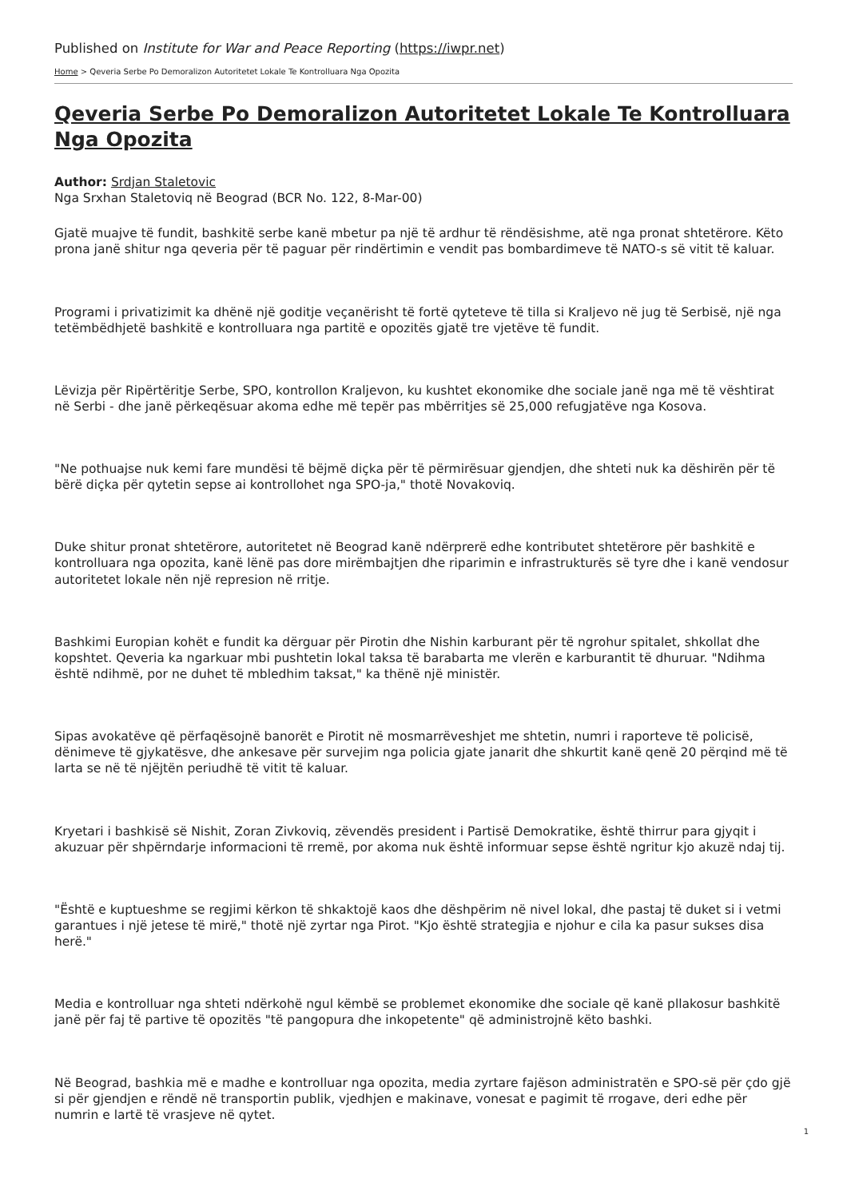Published on Institute for War and Peace Reporting (https://iwpr.net)
Home > Qeveria Serbe Po Demoralizon Autoritetet Lokale Te Kontrolluara Nga Opozita
Qeveria Serbe Po Demoralizon Autoritetet Lokale Te Kontrolluara Nga Opozita
Author: Srdjan Staletovic
Nga Srxhan Staletoviq në Beograd (BCR No. 122, 8-Mar-00)
Gjatë muajve të fundit, bashkitë serbe kanë mbetur pa një të ardhur të rëndësishme, atë nga pronat shtetërore. Këto prona janë shitur nga qeveria për të paguar për rindërtimin e vendit pas bombardimeve të NATO-s së vitit të kaluar.
Programi i privatizimit ka dhënë një goditje veçanërisht të fortë qyteteve të tilla si Kraljevo në jug të Serbisë, një nga tetëmbëdhjetë bashkitë e kontrolluara nga partitë e opozitës gjatë tre vjetëve të fundit.
Lëvizja për Ripërtëritje Serbe, SPO, kontrollon Kraljevon, ku kushtet ekonomike dhe sociale janë nga më të vështirat në Serbi - dhe janë përkeqësuar akoma edhe më tepër pas mbërritjes së 25,000 refugjatëve nga Kosova.
"Ne pothuajse nuk kemi fare mundësi të bëjmë diçka për të përmirësuar gjendjen, dhe shteti nuk ka dëshirën për të bërë diçka për qytetin sepse ai kontrollohet nga SPO-ja," thotë Novakoviq.
Duke shitur pronat shtetërore, autoritetet në Beograd kanë ndërprerë edhe kontributet shtetërore për bashkitë e kontrolluara nga opozita, kanë lënë pas dore mirëmbajtjen dhe riparimin e infrastrukturës së tyre dhe i kanë vendosur autoritetet lokale nën një represion në rritje.
Bashkimi Europian kohët e fundit ka dërguar për Pirotin dhe Nishin karburant për të ngrohur spitalet, shkollat dhe kopshtet. Qeveria ka ngarkuar mbi pushtetin lokal taksa të barabarta me vlerën e karburantit të dhuruar. "Ndihma është ndihmë, por ne duhet të mbledhim taksat," ka thënë një ministër.
Sipas avokatëve që përfaqësojnë banorët e Pirotit në mosmarrëveshjet me shtetin, numri i raporteve të policisë, dënimeve të gjykatësve, dhe ankesave për survejim nga policia gjate janarit dhe shkurtit kanë qenë 20 përqind më të larta se në të njëjtën periudhë të vitit të kaluar.
Kryetari i bashkisë së Nishit, Zoran Zivkoviq, zëvendës president i Partisë Demokratike, është thirrur para gjyqit i akuzuar për shpërndarje informacioni të rremë, por akoma nuk është informuar sepse është ngritur kjo akuzë ndaj tij.
"Është e kuptueshme se regjimi kërkon të shkaktojë kaos dhe dëshpërim në nivel lokal, dhe pastaj të duket si i vetmi garantues i një jetese të mirë," thotë një zyrtar nga Pirot. "Kjo është strategjia e njohur e cila ka pasur sukses disa herë."
Media e kontrolluar nga shteti ndërkohë ngul këmbë se problemet ekonomike dhe sociale që kanë pllakosur bashkitë janë për faj të partive të opozitës "të pangopura dhe inkopetente" që administrojnë këto bashki.
Në Beograd, bashkia më e madhe e kontrolluar nga opozita, media zyrtare fajëson administratën e SPO-së për çdo gjë si për gjendjen e rëndë në transportin publik, vjedhjen e makinave, vonesat e pagimit të rrogave, deri edhe për numrin e lartë të vrasjeve në qytet.
1